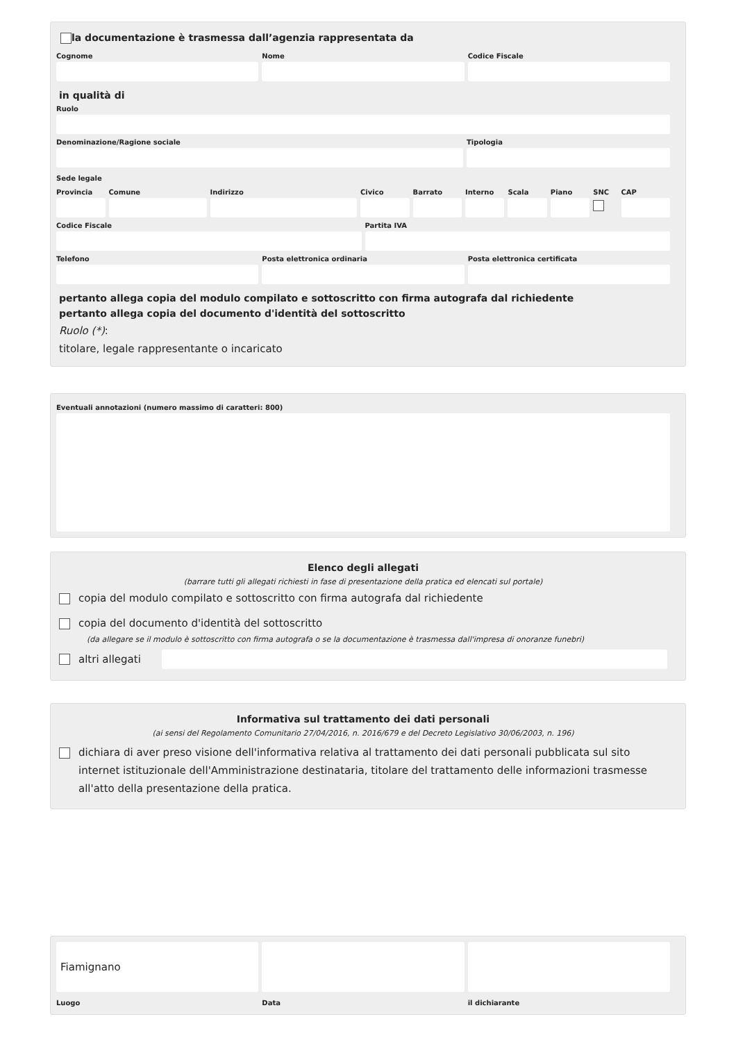la documentazione è trasmessa dall’agenzia rappresentata da
Cognome Nome Codice Fiscale
in qualità di
Ruolo
Denominazione/Ragione sociale Tipologia
Sede legale
Provincia Comune Indirizzo Civico Barrato Interno Scala Piano SNC CAP
Codice Fiscale Partita IVA
Telefono Posta elettronica ordinaria Posta elettronica certificata
pertanto allega copia del modulo compilato e sottoscritto con firma autografa dal richiedente
pertanto allega copia del documento d'identità del sottoscritto
Ruolo (*):
titolare, legale rappresentante o incaricato
Eventuali annotazioni (numero massimo di caratteri: 800)
Elenco degli allegati
(barrare tutti gli allegati richiesti in fase di presentazione della pratica ed elencati sul portale)
copia del modulo compilato e sottoscritto con firma autografa dal richiedente
copia del documento d'identità del sottoscritto
(da allegare se il modulo è sottoscritto con firma autografa o se la documentazione è trasmessa dall'impresa di onoranze funebri)
altri allegati
Informativa sul trattamento dei dati personali
(ai sensi del Regolamento Comunitario 27/04/2016, n. 2016/679 e del Decreto Legislativo 30/06/2003, n. 196)
dichiara di aver preso visione dell'informativa relativa al trattamento dei dati personali pubblicata sul sito internet istituzionale dell'Amministrazione destinataria, titolare del trattamento delle informazioni trasmesse all'atto della presentazione della pratica.
Fiamignano
Luogo
Data il dichiarante